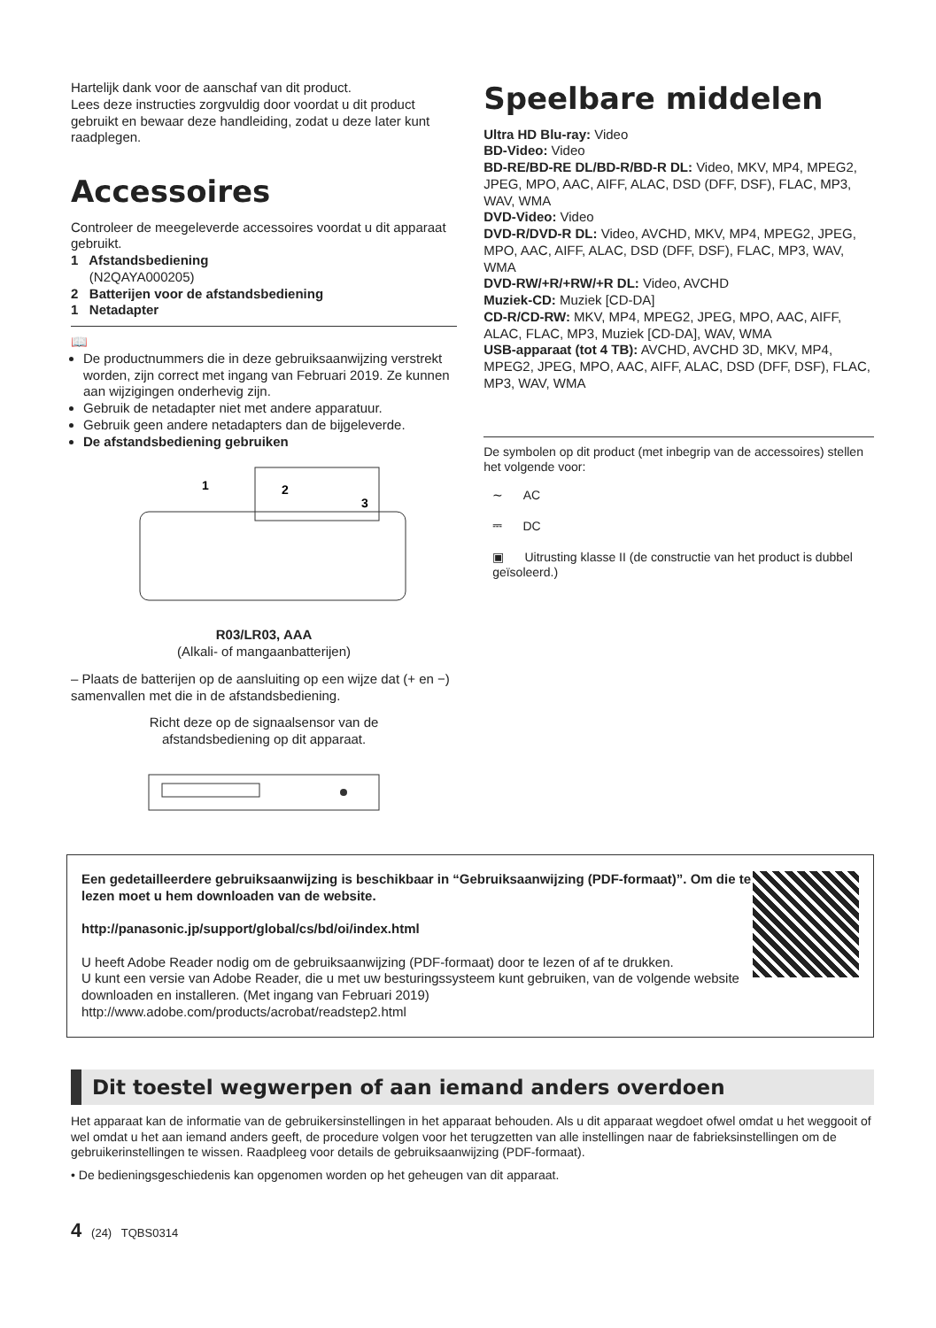Hartelijk dank voor de aanschaf van dit product.
Lees deze instructies zorgvuldig door voordat u dit product gebruikt en bewaar deze handleiding, zodat u deze later kunt raadplegen.
Accessoires
Controleer de meegeleverde accessoires voordat u dit apparaat gebruikt.
1 Afstandsbediening
(N2QAYA000205)
2 Batterijen voor de afstandsbediening
1 Netadapter
📖
De productnummers die in deze gebruiksaanwijzing verstrekt worden, zijn correct met ingang van Februari 2019. Ze kunnen aan wijzigingen onderhevig zijn.
Gebruik de netadapter niet met andere apparatuur.
Gebruik geen andere netadapters dan de bijgeleverde.
De afstandsbediening gebruiken
1
2
3
R03/LR03, AAA
(Alkali- of mangaanbatterijen)
– Plaats de batterijen op de aansluiting op een wijze dat (+ en −) samenvallen met die in de afstandsbediening.
Richt deze op de signaalsensor van de
afstandsbediening op dit apparaat.
Speelbare middelen
Ultra HD Blu-ray: Video
BD-Video: Video
BD-RE/BD-RE DL/BD-R/BD-R DL: Video, MKV, MP4, MPEG2, JPEG, MPO, AAC, AIFF, ALAC, DSD (DFF, DSF), FLAC, MP3, WAV, WMA
DVD-Video: Video
DVD-R/DVD-R DL: Video, AVCHD, MKV, MP4, MPEG2, JPEG, MPO, AAC, AIFF, ALAC, DSD (DFF, DSF), FLAC, MP3, WAV, WMA
DVD-RW/+R/+RW/+R DL: Video, AVCHD
Muziek-CD: Muziek [CD-DA]
CD-R/CD-RW: MKV, MP4, MPEG2, JPEG, MPO, AAC, AIFF, ALAC, FLAC, MP3, Muziek [CD-DA], WAV, WMA
USB-apparaat (tot 4 TB): AVCHD, AVCHD 3D, MKV, MP4, MPEG2, JPEG, MPO, AAC, AIFF, ALAC, DSD (DFF, DSF), FLAC, MP3, WAV, WMA
De symbolen op dit product (met inbegrip van de accessoires) stellen het volgende voor:
∼ AC
⎓ DC
▣ Uitrusting klasse II (de constructie van het product is dubbel geïsoleerd.)
Een gedetailleerdere gebruiksaanwijzing is beschikbaar in “Gebruiksaanwijzing (PDF-formaat)”. Om die te lezen moet u hem downloaden van de website.
http://panasonic.jp/support/global/cs/bd/oi/index.html
U heeft Adobe Reader nodig om de gebruiksaanwijzing (PDF-formaat) door te lezen of af te drukken.
U kunt een versie van Adobe Reader, die u met uw besturingssysteem kunt gebruiken, van de volgende website downloaden en installeren. (Met ingang van Februari 2019)
http://www.adobe.com/products/acrobat/readstep2.html
Dit toestel wegwerpen of aan iemand anders overdoen
Het apparaat kan de informatie van de gebruikersinstellingen in het apparaat behouden. Als u dit apparaat wegdoet ofwel omdat u het weggooit of wel omdat u het aan iemand anders geeft, de procedure volgen voor het terugzetten van alle instellingen naar de fabrieksinstellingen om de gebruikerinstellingen te wissen. Raadpleeg voor details de gebruiksaanwijzing (PDF-formaat).
• De bedieningsgeschiedenis kan opgenomen worden op het geheugen van dit apparaat.
4 (24) TQBS0314